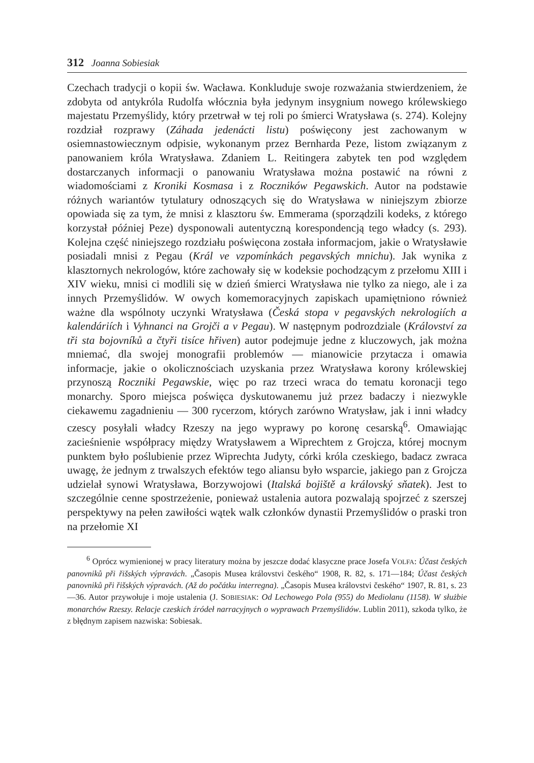312 Joanna Sobiesiak
Czechach tradycji o kopii św. Wacława. Konkluduje swoje rozważania stwierdzeniem, że zdobyta od antykróla Rudolfa włócznia była jedynym insygnium nowego królewskiego majestatu Przemyślidy, który przetrwał w tej roli po śmierci Wratysława (s. 274). Kolejny rozdział rozprawy (Záhada jedenácti listu) poświęcony jest zachowanym w osiemnastowiecznym odpisie, wykonanym przez Bernharda Peze, listom związanym z panowaniem króla Wratysława. Zdaniem L. Reitingera zabytek ten pod względem dostarczanych informacji o panowaniu Wratysława można postawić na równi z wiadomościami z Kroniki Kosmasa i z Roczników Pegawskich. Autor na podstawie różnych wariantów tytulatury odnoszących się do Wratysława w niniejszym zbiorze opowiada się za tym, że mnisi z klasztoru św. Emmerama (sporządzili kodeks, z którego korzystał później Peze) dysponowali autentyczną korespondencją tego władcy (s. 293). Kolejna część niniejszego rozdziału poświęcona została informacjom, jakie o Wratysławie posiadali mnisi z Pegau (Král ve vzpomínkách pegavských mnichu). Jak wynika z klasztornych nekrologów, które zachowały się w kodeksie pochodzącym z przełomu XIII i XIV wieku, mnisi ci modlili się w dzień śmierci Wratysława nie tylko za niego, ale i za innych Przemyślidów. W owych komemoracyjnych zapiskach upamiętniono również ważne dla wspólnoty uczynki Wratysława (Česká stopa v pegavských nekrologiích a kalendáriích i Vyhnanci na Grojči a v Pegau). W następnym podrozdziale (Království za tři sta bojovníků a čtyři tisíce hřiven) autor podejmuje jedne z kluczowych, jak można mniemać, dla swojej monografii problemów — mianowicie przytacza i omawia informacje, jakie o okolicznościach uzyskania przez Wratysława korony królewskiej przynoszą Roczniki Pegawskie, więc po raz trzeci wraca do tematu koronacji tego monarchy. Sporo miejsca poświęca dyskutowanemu już przez badaczy i niezwykle ciekawemu zagadnieniu — 300 rycerzom, których zarówno Wratysław, jak i inni władcy czescy posyłali władcy Rzeszy na jego wyprawy po koronę cesarską<sup>6</sup>. Omawiając zacieśnienie współpracy między Wratysławem a Wiprechtem z Grojcza, której mocnym punktem było poślubienie przez Wiprechta Judyty, córki króla czeskiego, badacz zwraca uwagę, że jednym z trwalszych efektów tego aliansu było wsparcie, jakiego pan z Grojcza udzielał synowi Wratysława, Borzywojowi (Italská bojiště a královský sňatek). Jest to szczególnie cenne spostrzeżenie, ponieważ ustalenia autora pozwalają spojrzeć z szerszej perspektywy na pełen zawiłości wątek walk członków dynastii Przemyślidów o praski tron na przełomie XI
<sup>6</sup> Oprócz wymienionej w pracy literatury można by jeszcze dodać klasyczne prace Josefa VOLFA: Účast českých panovniků při řišských výpravách. „Časopis Musea královstvi českého“ 1908, R. 82, s. 171—184; Účast českých panovniků při řišských výpravách. (Až do počátku interregna). „Časopis Musea královstvi českého“ 1907, R. 81, s. 23—36. Autor przywołuje i moje ustalenia (J. SOBIESIAK: Od Lechowego Pola (955) do Mediolanu (1158). W służbie monarchów Rzeszy. Relacje czeskich źródeł narracyjnych o wyprawach Przemyślidów. Lublin 2011), szkoda tylko, że z błędnym zapisem nazwiska: Sobiesak.